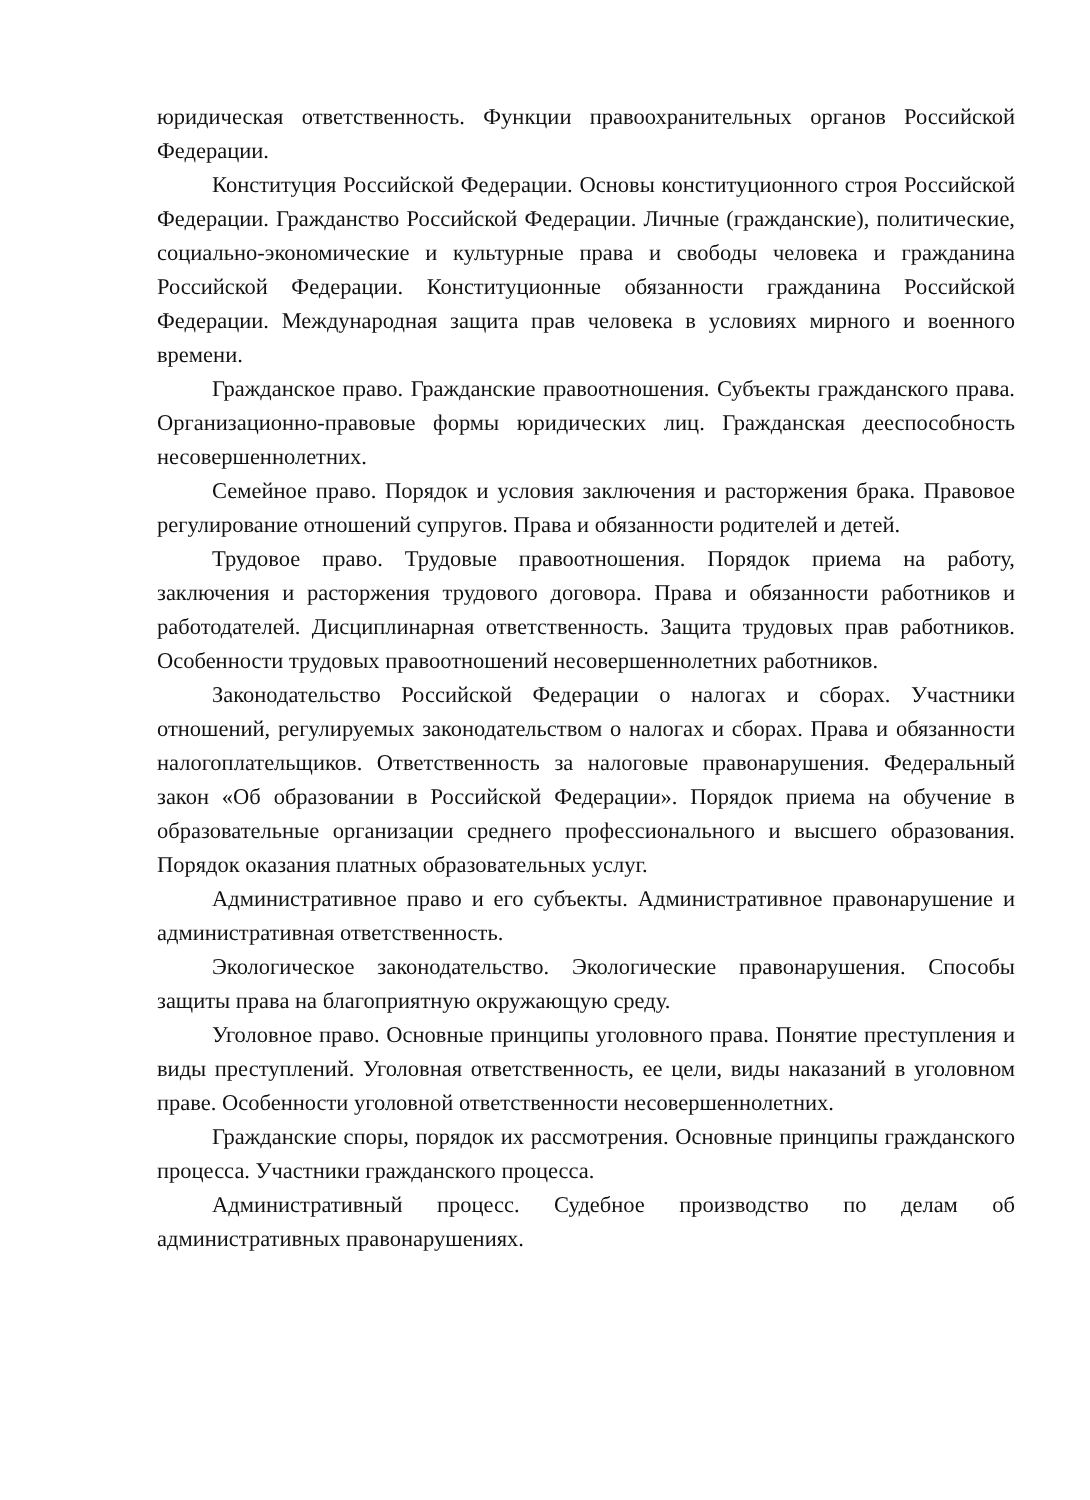юридическая ответственность. Функции правоохранительных органов Российской Федерации.
Конституция Российской Федерации. Основы конституционного строя Российской Федерации. Гражданство Российской Федерации. Личные (гражданские), политические, социально-экономические и культурные права и свободы человека и гражданина Российской Федерации. Конституционные обязанности гражданина Российской Федерации. Международная защита прав человека в условиях мирного и военного времени.
Гражданское право. Гражданские правоотношения. Субъекты гражданского права. Организационно-правовые формы юридических лиц. Гражданская дееспособность несовершеннолетних.
Семейное право. Порядок и условия заключения и расторжения брака. Правовое регулирование отношений супругов. Права и обязанности родителей и детей.
Трудовое право. Трудовые правоотношения. Порядок приема на работу, заключения и расторжения трудового договора. Права и обязанности работников и работодателей. Дисциплинарная ответственность. Защита трудовых прав работников. Особенности трудовых правоотношений несовершеннолетних работников.
Законодательство Российской Федерации о налогах и сборах. Участники отношений, регулируемых законодательством о налогах и сборах. Права и обязанности налогоплательщиков. Ответственность за налоговые правонарушения. Федеральный закон «Об образовании в Российской Федерации». Порядок приема на обучение в образовательные организации среднего профессионального и высшего образования. Порядок оказания платных образовательных услуг.
Административное право и его субъекты. Административное правонарушение и административная ответственность.
Экологическое законодательство. Экологические правонарушения. Способы защиты права на благоприятную окружающую среду.
Уголовное право. Основные принципы уголовного права. Понятие преступления и виды преступлений. Уголовная ответственность, ее цели, виды наказаний в уголовном праве. Особенности уголовной ответственности несовершеннолетних.
Гражданские споры, порядок их рассмотрения. Основные принципы гражданского процесса. Участники гражданского процесса.
Административный процесс. Судебное производство по делам об административных правонарушениях.